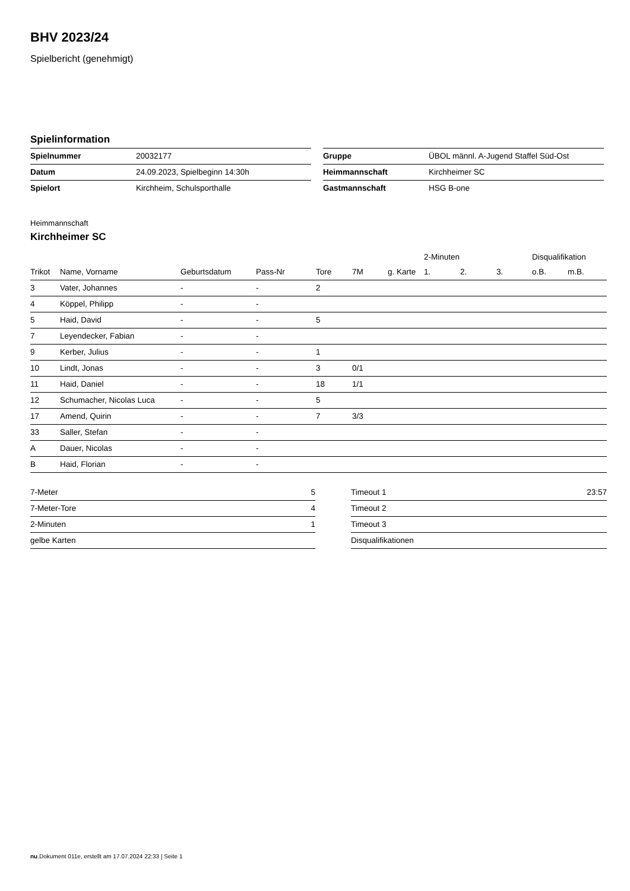BHV 2023/24
Spielbericht (genehmigt)
Spielinformation
| Spielnummer | 20032177 |
| Datum | 24.09.2023, Spielbeginn 14:30h |
| Spielort | Kirchheim, Schulsporthalle |
| Gruppe | ÜBOL männl. A-Jugend Staffel Süd-Ost |
| Heimmannschaft | Kirchheimer SC |
| Gastmannschaft | HSG B-one |
Heimmannschaft
Kirchheimer SC
| | | | | | | | 2-Minuten | | | Disqualifikation | |
| --- | --- | --- | --- | --- | --- | --- | --- | --- | --- | --- | --- |
| Trikot | Name, Vorname | Geburtsdatum | Pass-Nr | Tore | 7M | g. Karte | 1. | 2. | 3. | o.B. | m.B. |
| 3 | Vater, Johannes | - | - | 2 | | | | | | | |
| 4 | Köppel, Philipp | - | - | | | | | | | | |
| 5 | Haid, David | - | - | 5 | | | | | | | |
| 7 | Leyendecker, Fabian | - | - | | | | | | | | |
| 9 | Kerber, Julius | - | - | 1 | | | | | | | |
| 10 | Lindt, Jonas | - | - | 3 | 0/1 | | | | | | |
| 11 | Haid, Daniel | - | - | 18 | 1/1 | | | | | | |
| 12 | Schumacher, Nicolas Luca | - | - | 5 | | | | | | | |
| 17 | Amend, Quirin | - | - | 7 | 3/3 | | | | | | |
| 33 | Saller, Stefan | - | - | | | | | | | | |
| A | Dauer, Nicolas | - | - | | | | | | | | |
| B | Haid, Florian | - | - | | | | | | | | |
| 7-Meter | 5 |
| 7-Meter-Tore | 4 |
| 2-Minuten | 1 |
| gelbe Karten | |
| Timeout 1 | 23:57 |
| Timeout 2 | |
| Timeout 3 | |
| Disqualifikationen | |
nu.Dokument 011e, erstellt am 17.07.2024 22:33 | Seite 1